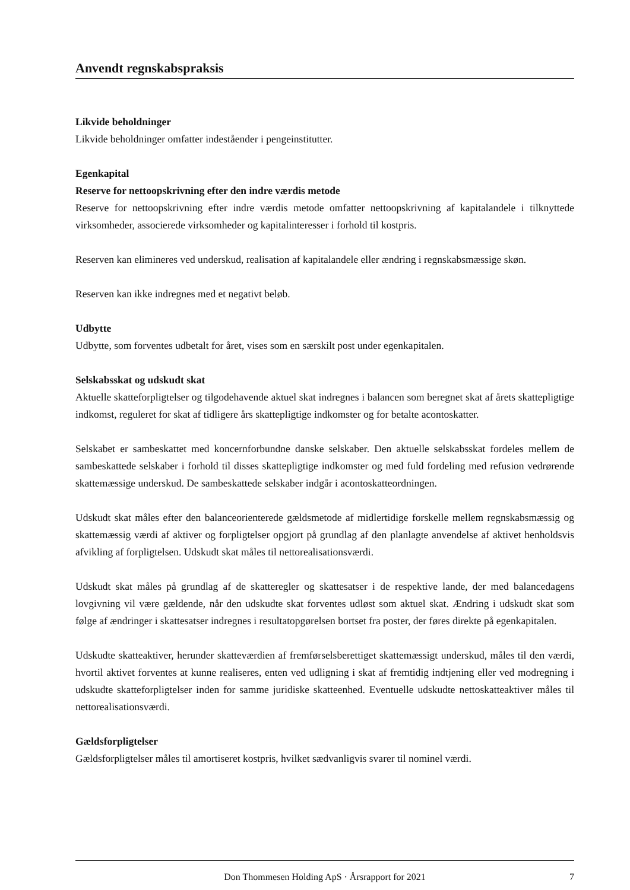Anvendt regnskabspraksis
Likvide beholdninger
Likvide beholdninger omfatter indeståender i pengeinstitutter.
Egenkapital
Reserve for nettoopskrivning efter den indre værdis metode
Reserve for nettoopskrivning efter indre værdis metode omfatter nettoopskrivning af kapitalandele i tilknyttede virksomheder, associerede virksomheder og kapitalinteresser i forhold til kostpris.
Reserven kan elimineres ved underskud, realisation af kapitalandele eller ændring i regnskabsmæssige skøn.
Reserven kan ikke indregnes med et negativt beløb.
Udbytte
Udbytte, som forventes udbetalt for året, vises som en særskilt post under egenkapitalen.
Selskabsskat og udskudt skat
Aktuelle skatteforpligtelser og tilgodehavende aktuel skat indregnes i balancen som beregnet skat af årets skattepligtige indkomst, reguleret for skat af tidligere års skattepligtige indkomster og for betalte acontoskatter.
Selskabet er sambeskattet med koncernforbundne danske selskaber. Den aktuelle selskabsskat fordeles mellem de sambeskattede selskaber i forhold til disses skattepligtige indkomster og med fuld fordeling med refusion vedrørende skattemæssige underskud. De sambeskattede selskaber indgår i acontoskatteordningen.
Udskudt skat måles efter den balanceorienterede gældsmetode af midlertidige forskelle mellem regnskabsmæssig og skattemæssig værdi af aktiver og forpligtelser opgjort på grundlag af den planlagte anvendelse af aktivet henholdsvis afvikling af forpligtelsen. Udskudt skat måles til nettorealisationsværdi.
Udskudt skat måles på grundlag af de skatteregler og skattesatser i de respektive lande, der med balancedagens lovgivning vil være gældende, når den udskudte skat forventes udløst som aktuel skat. Ændring i udskudt skat som følge af ændringer i skattesatser indregnes i resultatopgørelsen bortset fra poster, der føres direkte på egenkapitalen.
Udskudte skatteaktiver, herunder skatteværdien af fremførselsberettiget skattemæssigt underskud, måles til den værdi, hvortil aktivet forventes at kunne realiseres, enten ved udligning i skat af fremtidig indtjening eller ved modregning i udskudte skatteforpligtelser inden for samme juridiske skatteenhed. Eventuelle udskudte nettoskatteaktiver måles til nettorealisationsværdi.
Gældsforpligtelser
Gældsforpligtelser måles til amortiseret kostpris, hvilket sædvanligvis svarer til nominel værdi.
Don Thommesen Holding ApS · Årsrapport for 2021 7